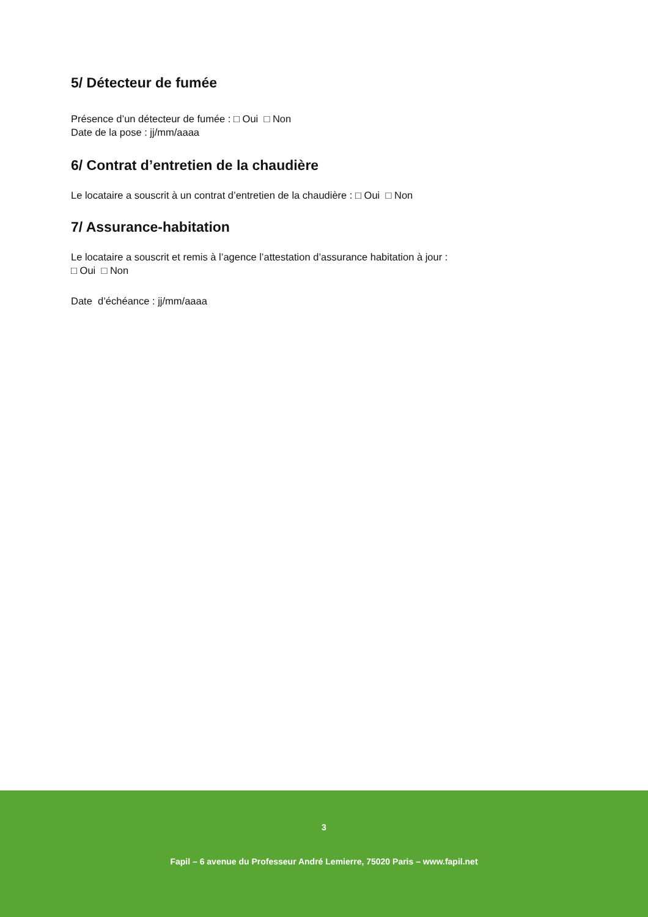5/ Détecteur de fumée
Présence d’un détecteur de fumée : □ Oui □ Non
Date de la pose : jj/mm/aaaa
6/ Contrat d’entretien de la chaudière
Le locataire a souscrit à un contrat d’entretien de la chaudière : □ Oui □ Non
7/ Assurance-habitation
Le locataire a souscrit et remis à l’agence l’attestation d’assurance habitation à jour :
□ Oui □ Non
Date d’échéance : jj/mm/aaaa
3
Fapil – 6 avenue du Professeur André Lemierre, 75020 Paris – www.fapil.net